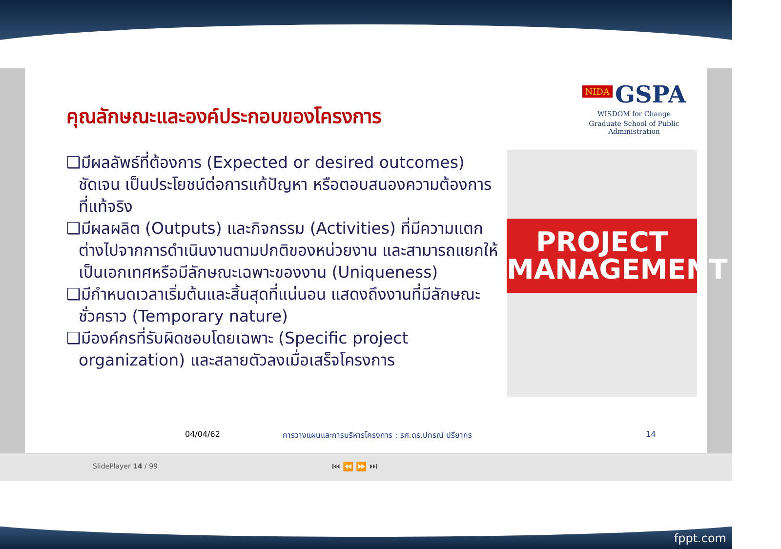คุณลักษณะและองค์ประกอบของโครงการ
NIDA GSPA
WISDOM for Change
Graduate School of Public Administration
❑มีผลลัพธ์ที่ต้องการ (Expected or desired outcomes) ชัดเจน เป็นประโยชน์ต่อการแก้ปัญหา หรือตอบสนองความต้องการที่แท้จริง
❑มีผลผลิต (Outputs) และกิจกรรม (Activities) ที่มีความแตกต่างไปจากการดำเนินงานตามปกติของหน่วยงาน และสามารถแยกให้เป็นเอกเทศหรือมีลักษณะเฉพาะของงาน (Uniqueness)
❑มีกำหนดเวลาเริ่มต้นและสิ้นสุดที่แน่นอน แสดงถึงงานที่มีลักษณะชั่วคราว (Temporary nature)
❑มีองค์กรที่รับผิดชอบโดยเฉพาะ (Specific project organization) และสลายตัวลงเมื่อเสร็จโครงการ
PROJECT MANAGEMENT
04/04/62
การวางแผนและการบริหารโครงการ : รศ.ดร.ปกรณ์ ปรียากร
14
SlidePlayer 14 / 99 ⏮ ⏪ ⏩ ⏭
fppt.com